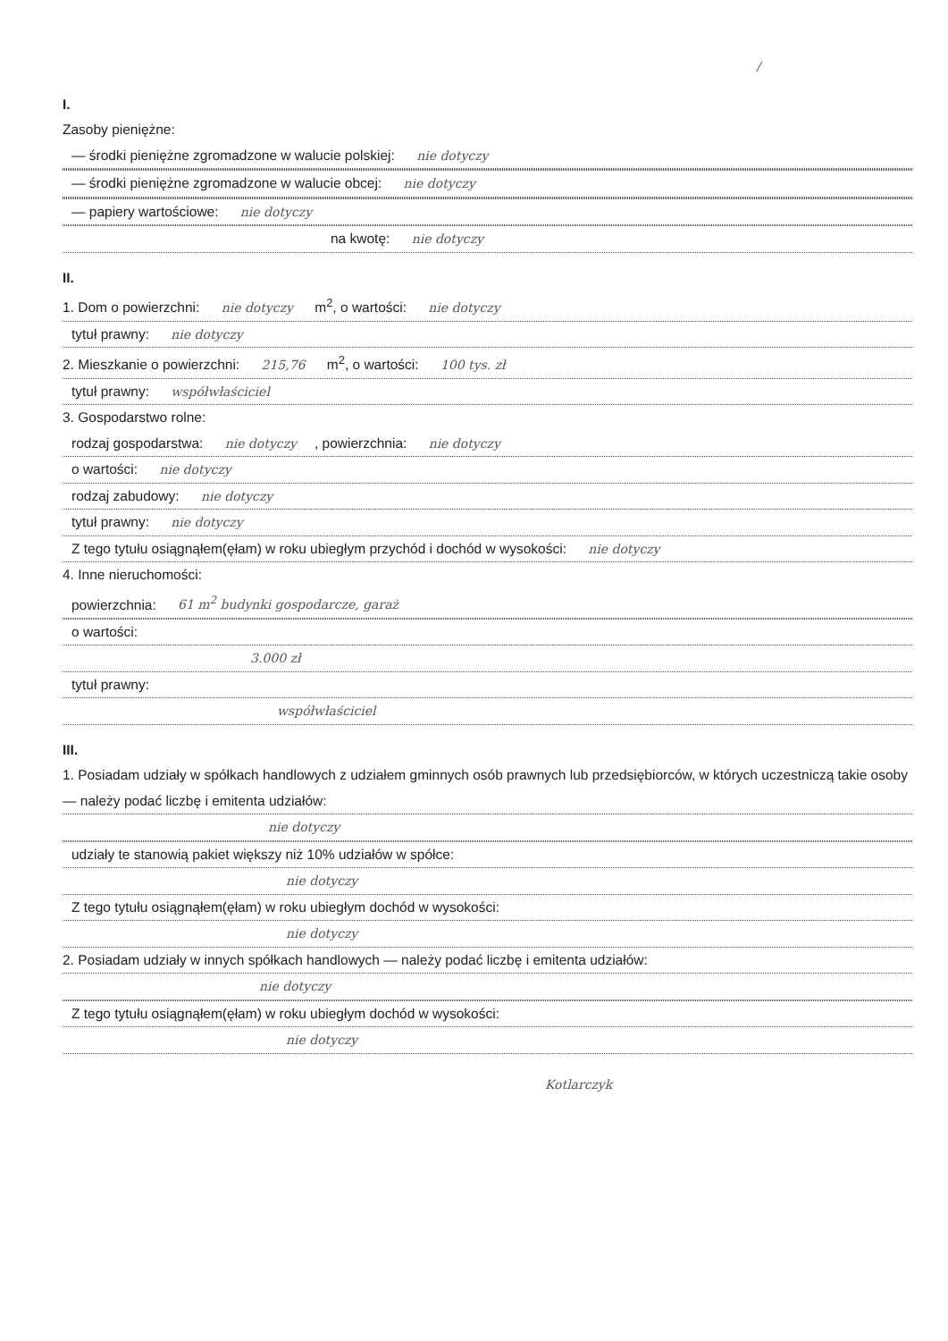/
I.
Zasoby pieniężne:
— środki pieniężne zgromadzone w walucie polskiej: nie dotyczy
— środki pieniężne zgromadzone w walucie obcej: nie dotyczy
— papiery wartościowe: nie dotyczy
na kwotę: nie dotyczy
II.
1. Dom o powierzchni: nie dotyczy m<sup>2</sup>, o wartości: nie dotyczy
tytuł prawny: nie dotyczy
2. Mieszkanie o powierzchni: 215,76 m<sup>2</sup>, o wartości: 100 tys. zł
tytuł prawny: współwłaściciel
3. Gospodarstwo rolne:
rodzaj gospodarstwa: nie dotyczy, powierzchnia: nie dotyczy
o wartości: nie dotyczy
rodzaj zabudowy: nie dotyczy
tytuł prawny: nie dotyczy
Z tego tytułu osiągnąłem(ęłam) w roku ubiegłym przychód i dochód w wysokości: nie dotyczy
4. Inne nieruchomości:
powierzchnia: 61 m<sup>2</sup> budynki gospodarcze, garaż
o wartości:
3.000 zł
tytuł prawny:
współwłaściciel
III.
1. Posiadam udziały w spółkach handlowych z udziałem gminnych osób prawnych lub przedsiębiorców, w których uczestniczą takie osoby — należy podać liczbę i emitenta udziałów:
nie dotyczy
udziały te stanowią pakiet większy niż 10% udziałów w spółce:
nie dotyczy
Z tego tytułu osiągnąłem(ęłam) w roku ubiegłym dochód w wysokości:
nie dotyczy
2. Posiadam udziały w innych spółkach handlowych — należy podać liczbę i emitenta udziałów:
nie dotyczy
Z tego tytułu osiągnąłem(ęłam) w roku ubiegłym dochód w wysokości:
nie dotyczy
Kotlarczyk